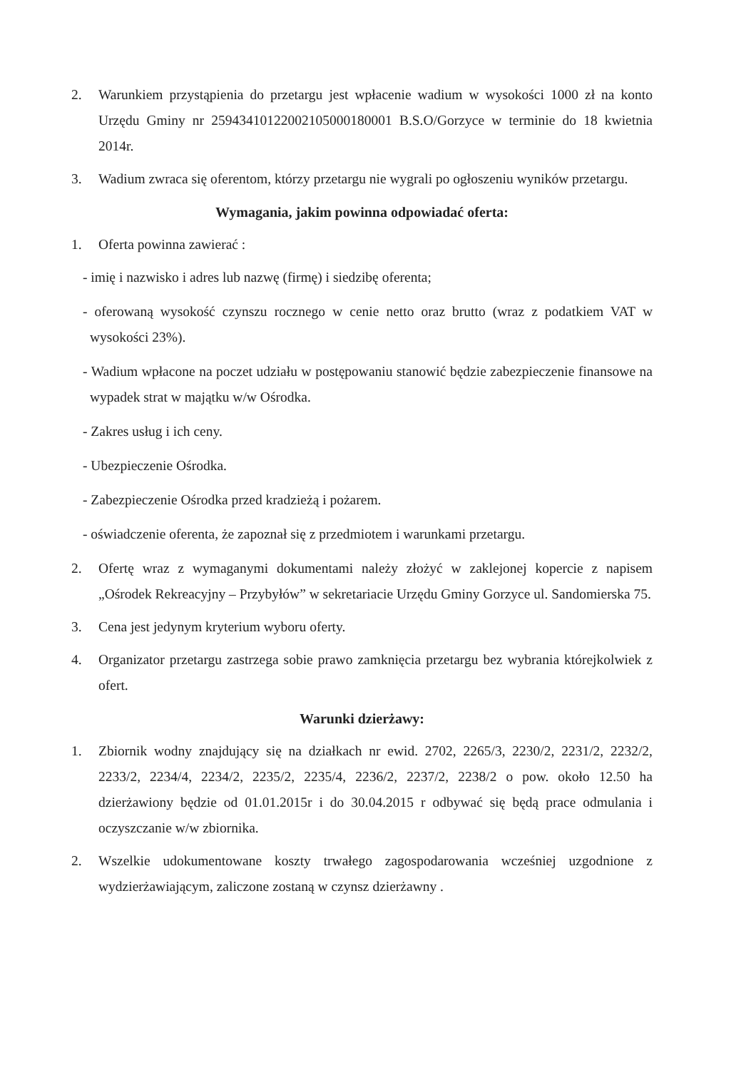2. Warunkiem przystąpienia do przetargu jest wpłacenie wadium w wysokości 1000 zł na konto Urzędu Gminy nr 25943410122002105000180001 B.S.O/Gorzyce w terminie do 18 kwietnia 2014r.
3. Wadium zwraca się oferentom, którzy przetargu nie wygrali po ogłoszeniu wyników przetargu.
Wymagania, jakim powinna odpowiadać oferta:
1. Oferta powinna zawierać :
- imię i nazwisko i adres lub nazwę (firmę) i siedzibę oferenta;
- oferowaną wysokość czynszu rocznego w cenie netto oraz brutto (wraz z podatkiem VAT w wysokości 23%).
- Wadium wpłacone na poczet udziału w postępowaniu stanowić będzie zabezpieczenie finansowe na wypadek strat w majątku w/w Ośrodka.
- Zakres usług i ich ceny.
- Ubezpieczenie Ośrodka.
- Zabezpieczenie Ośrodka przed kradzieżą i pożarem.
- oświadczenie oferenta, że zapoznał się z przedmiotem i warunkami przetargu.
2. Ofertę wraz z wymaganymi dokumentami należy złożyć w zaklejonej kopercie z napisem „Ośrodek Rekreacyjny – Przybyłów” w sekretariacie Urzędu Gminy Gorzyce ul. Sandomierska 75.
3. Cena jest jedynym kryterium wyboru oferty.
4. Organizator przetargu zastrzega sobie prawo zamknięcia przetargu bez wybrania którejkolwiek z ofert.
Warunki dzierżawy:
1. Zbiornik wodny znajdujący się na działkach nr ewid. 2702, 2265/3, 2230/2, 2231/2, 2232/2, 2233/2, 2234/4, 2234/2, 2235/2, 2235/4, 2236/2, 2237/2, 2238/2 o pow. około 12.50 ha dzierżawiony będzie od 01.01.2015r i do 30.04.2015 r odbywać się będą prace odmulania i oczyszczanie w/w zbiornika.
2. Wszelkie udokumentowane koszty trwałego zagospodarowania wcześniej uzgodnione z wydzierżawiającym, zaliczone zostaną w czynsz dzierżawny .